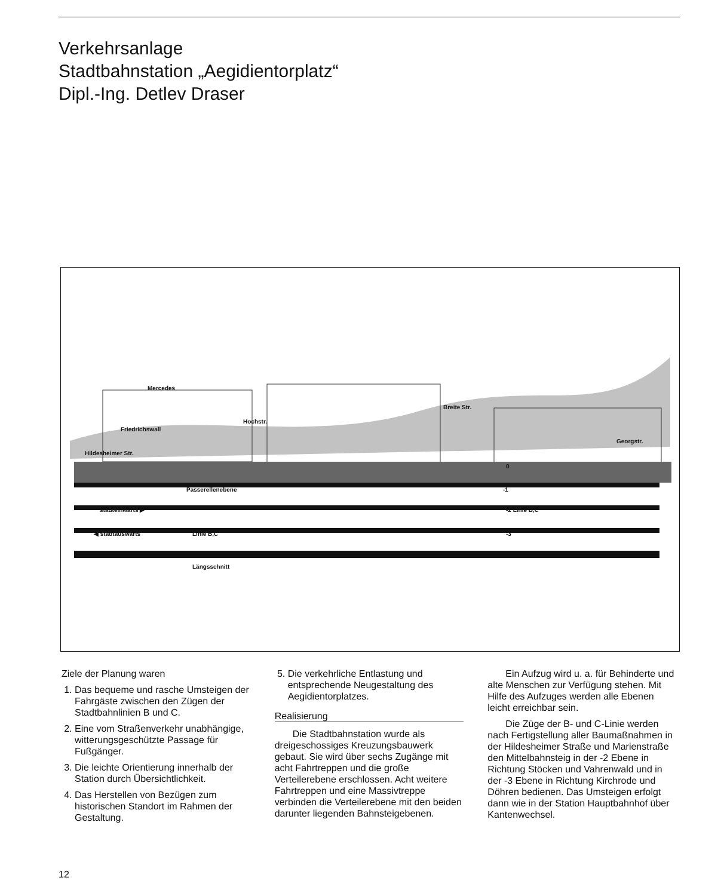Verkehrsanlage
Stadtbahnstation „Aegidientorplatz“
Dipl.-Ing. Detlev Draser
Mercedes
Friedrichswall
Hochstr.
Breite Str.
Georgstr.
Hildesheimer Str.
0
Passerellenebene -1
stadteinwärts ▶ -2 Linie B,C
◀ stadtauswärts Linie B,C -3
Längsschnitt
Ziele der Planung waren
1. Das bequeme und rasche Umsteigen der Fahrgäste zwischen den Zügen der Stadtbahnlinien B und C.
2. Eine vom Straßenverkehr unabhängige, witterungsgeschützte Passage für Fußgänger.
3. Die leichte Orientierung innerhalb der Station durch Übersichtlichkeit.
4. Das Herstellen von Bezügen zum historischen Standort im Rahmen der Gestaltung.
5. Die verkehrliche Entlastung und entsprechende Neugestaltung des Aegidientorplatzes.
Realisierung
Die Stadtbahnstation wurde als dreigeschossiges Kreuzungsbauwerk gebaut. Sie wird über sechs Zugänge mit acht Fahrtreppen und die große Verteilerebene erschlossen. Acht weitere Fahrtreppen und eine Massivtreppe verbinden die Verteilerebene mit den beiden darunter liegenden Bahnsteigebenen.
Ein Aufzug wird u. a. für Behinderte und alte Menschen zur Verfügung stehen. Mit Hilfe des Aufzuges werden alle Ebenen leicht erreichbar sein.
Die Züge der B- und C-Linie werden nach Fertigstellung aller Baumaßnahmen in der Hildesheimer Straße und Marienstraße den Mittelbahnsteig in der -2 Ebene in Richtung Stöcken und Vahrenwald und in der -3 Ebene in Richtung Kirchrode und Döhren bedienen. Das Umsteigen erfolgt dann wie in der Station Hauptbahnhof über Kantenwechsel.
12